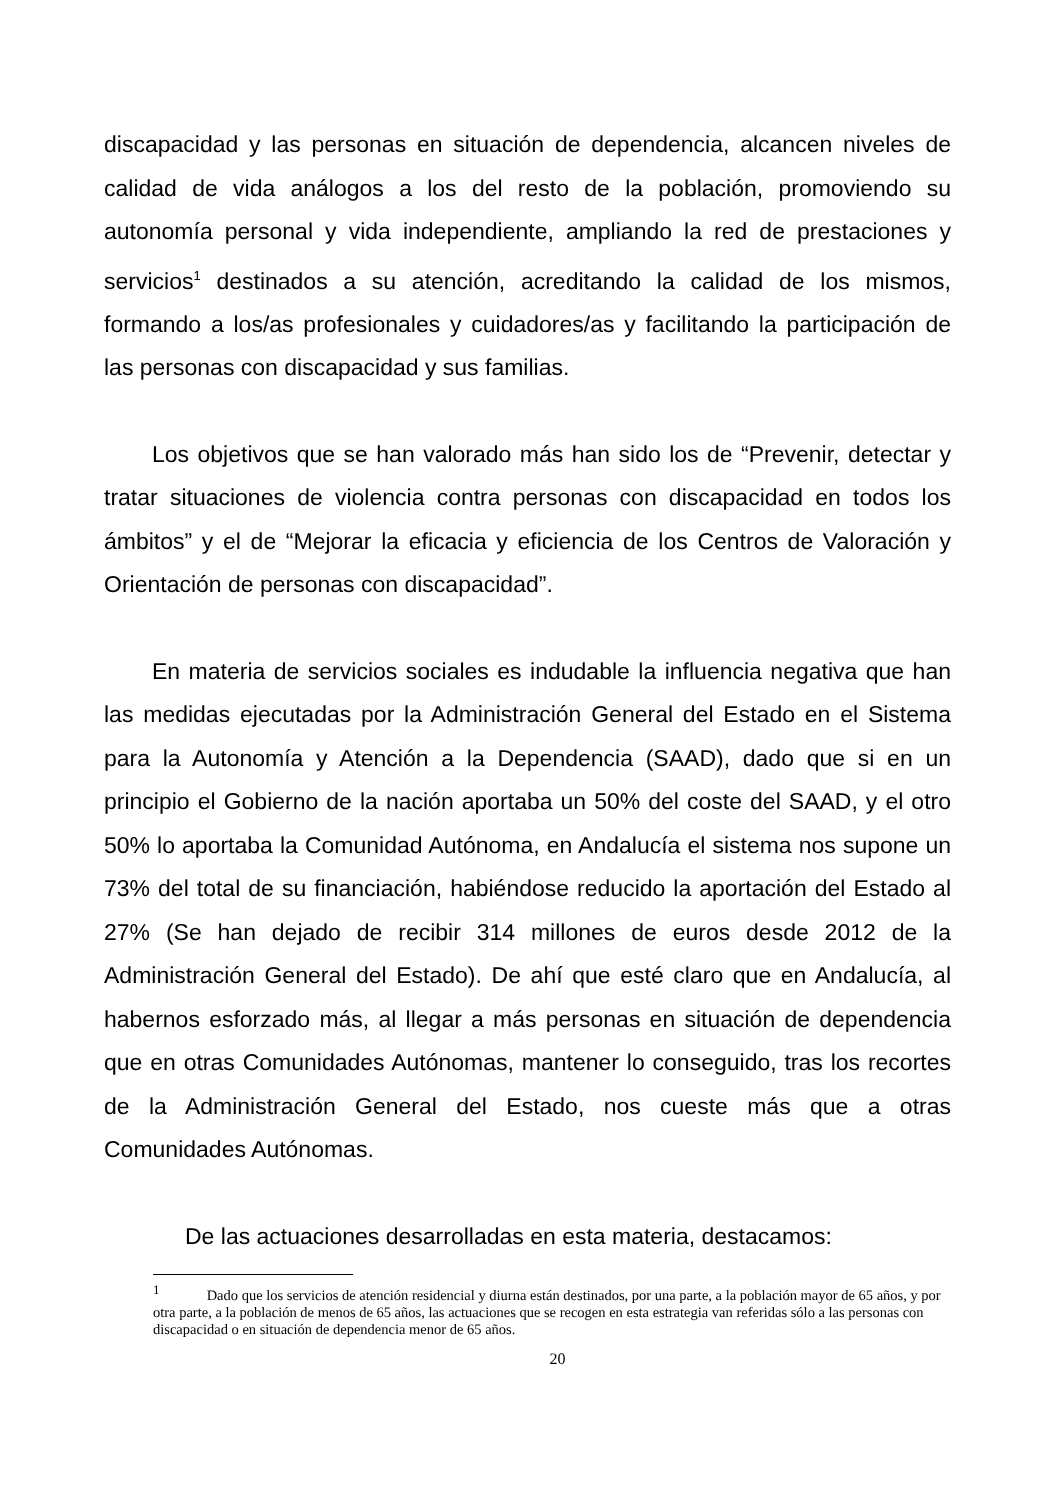discapacidad y las personas en situación de dependencia, alcancen niveles de calidad de vida análogos a los del resto de la población, promoviendo su autonomía personal y vida independiente, ampliando la red de prestaciones y servicios<sup>1</sup> destinados a su atención, acreditando la calidad de los mismos, formando a los/as profesionales y cuidadores/as y facilitando la participación de las personas con discapacidad y sus familias.
Los objetivos que se han valorado más han sido los de “Prevenir, detectar y tratar situaciones de violencia contra personas con discapacidad en todos los ámbitos” y el de “Mejorar la eficacia y eficiencia de los Centros de Valoración y Orientación de personas con discapacidad”.
En materia de servicios sociales es indudable la influencia negativa que han las medidas ejecutadas por la Administración General del Estado en el Sistema para la Autonomía y Atención a la Dependencia (SAAD), dado que si en un principio el Gobierno de la nación aportaba un 50% del coste del SAAD, y el otro 50% lo aportaba la Comunidad Autónoma, en Andalucía el sistema nos supone un 73% del total de su financiación, habiéndose reducido la aportación del Estado al 27% (Se han dejado de recibir 314 millones de euros desde 2012 de la Administración General del Estado). De ahí que esté claro que en Andalucía, al habernos esforzado más, al llegar a más personas en situación de dependencia que en otras Comunidades Autónomas, mantener lo conseguido, tras los recortes de la Administración General del Estado, nos cueste más que a otras Comunidades Autónomas.
De las actuaciones desarrolladas en esta materia, destacamos:
<sup>1</sup> Dado que los servicios de atención residencial y diurna están destinados, por una parte, a la población mayor de 65 años, y por otra parte, a la población de menos de 65 años, las actuaciones que se recogen en esta estrategia van referidas sólo a las personas con discapacidad o en situación de dependencia menor de 65 años.
20